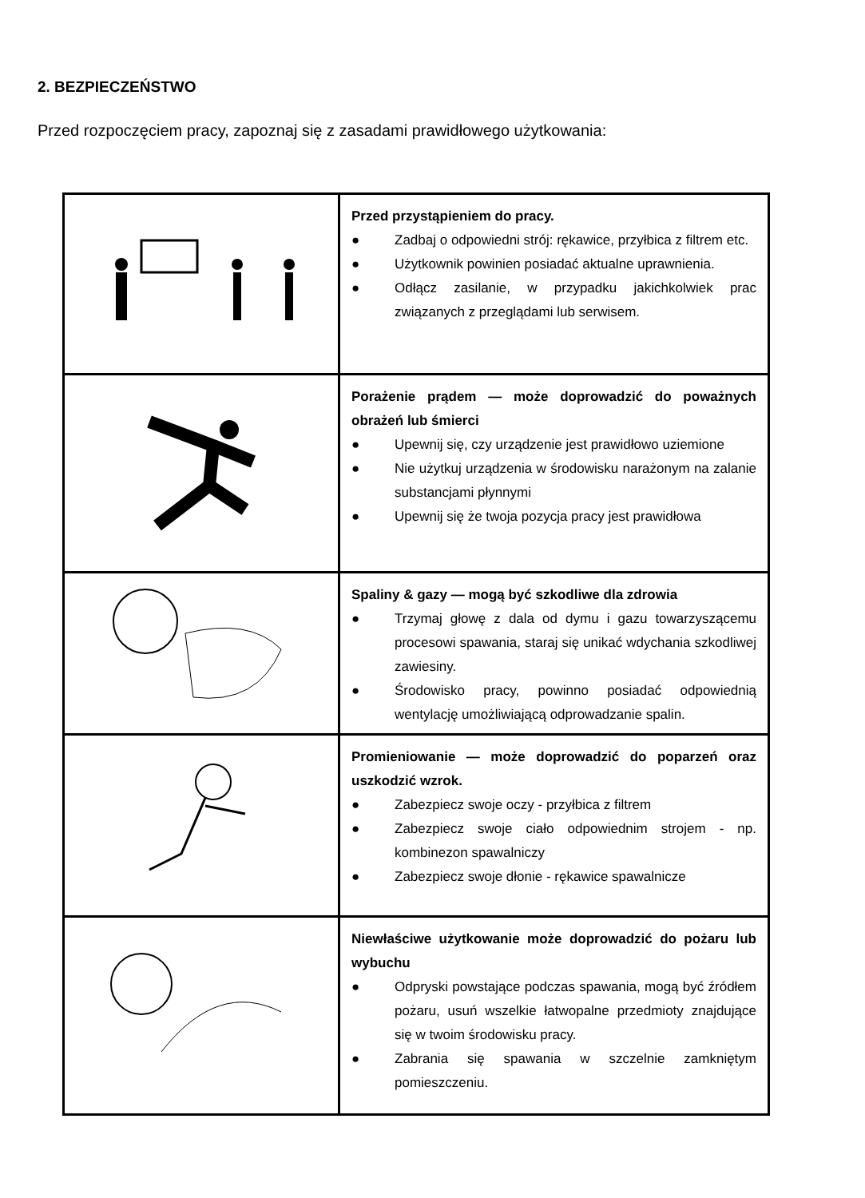2. BEZPIECZEŃSTWO
Przed rozpoczęciem pracy, zapoznaj się z zasadami prawidłowego użytkowania:
| | Przed przystąpieniem do pracy. ● Zadbaj o odpowiedni strój: rękawice, przyłbica z filtrem etc. ● Użytkownik powinien posiadać aktualne uprawnienia. ● Odłącz zasilanie, w przypadku jakichkolwiek prac związanych z przeglądami lub serwisem. |
| | Porażenie prądem — może doprowadzić do poważnych obrażeń lub śmierci ● Upewnij się, czy urządzenie jest prawidłowo uziemione ● Nie użytkuj urządzenia w środowisku narażonym na zalanie substancjami płynnymi ● Upewnij się że twoja pozycja pracy jest prawidłowa |
| | Spaliny & gazy — mogą być szkodliwe dla zdrowia ● Trzymaj głowę z dala od dymu i gazu towarzyszącemu procesowi spawania, staraj się unikać wdychania szkodliwej zawiesiny. ● Środowisko pracy, powinno posiadać odpowiednią wentylację umożliwiającą odprowadzanie spalin. |
| | Promieniowanie — może doprowadzić do poparzeń oraz uszkodzić wzrok. ● Zabezpiecz swoje oczy - przyłbica z filtrem ● Zabezpiecz swoje ciało odpowiednim strojem - np. kombinezon spawalniczy ● Zabezpiecz swoje dłonie - rękawice spawalnicze |
| | Niewłaściwe użytkowanie może doprowadzić do pożaru lub wybuchu ● Odpryski powstające podczas spawania, mogą być źródłem pożaru, usuń wszelkie łatwopalne przedmioty znajdujące się w twoim środowisku pracy. ● Zabrania się spawania w szczelnie zamkniętym pomieszczeniu. |